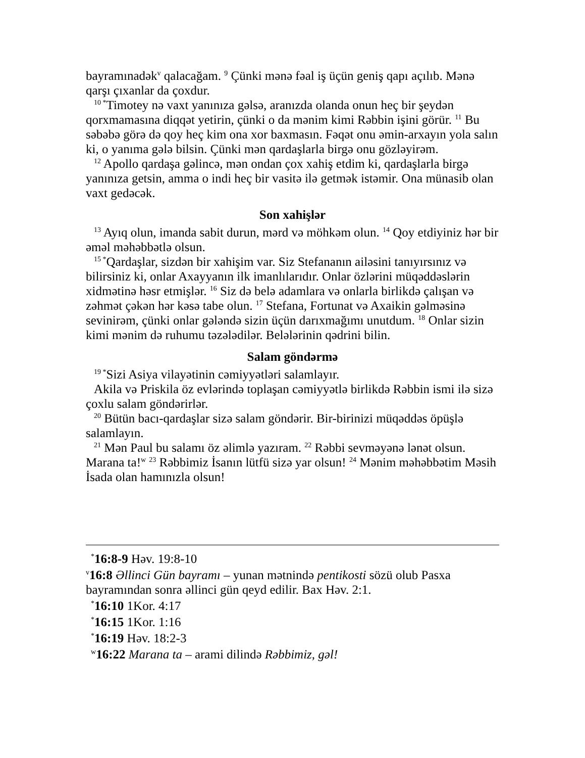bayramınadək<sup>v</sup> qalacağam. <sup>9</sup> Çünki mənə fəal iş üçün geniş qapı açılıb. Mənə qarşı çıxanlar da çoxdur.
<sup>10 *</sup>Timotey nə vaxt yanınıza gəlsə, aranızda olanda onun heç bir şeydən qorxmamasına diqqət yetirin, çünki o da mənim kimi Rəbbin işini görür. <sup>11</sup> Bu səbəbə görə də qoy heç kim ona xor baxmasın. Fəqət onu əmin-arxayın yola salın ki, o yanıma gələ bilsin. Çünki mən qardaşlarla birgə onu gözləyirəm.
<sup>12</sup> Apollo qardaşa gəlincə, mən ondan çox xahiş etdim ki, qardaşlarla birgə yanınıza getsin, amma o indi heç bir vasitə ilə getmək istəmir. Ona münasib olan vaxt gedəcək.
Son xahişlər
<sup>13</sup> Ayıq olun, imanda sabit durun, mərd və möhkəm olun. <sup>14</sup> Qoy etdiyiniz hər bir əməl məhəbbətlə olsun.
<sup>15 *</sup>Qardaşlar, sizdən bir xahişim var. Siz Stefananın ailəsini tanıyırsınız və bilirsiniz ki, onlar Axayyanın ilk imanlılarıdır. Onlar özlərini müqəddəslərin xidmətinə həsr etmişlər. <sup>16</sup> Siz də belə adamlara və onlarla birlikdə çalışan və zəhmət çəkən hər kəsə tabe olun. <sup>17</sup> Stefana, Fortunat və Axaikin gəlməsinə sevinirəm, çünki onlar gələndə sizin üçün darıxmağımı unutdum. <sup>18</sup> Onlar sizin kimi mənim də ruhumu təzələdilər. Belələrinin qədrini bilin.
Salam göndərmə
<sup>19 *</sup>Sizi Asiya vilayətinin cəmiyyətləri salamlayır.
Akila və Priskila öz evlərində toplaşan cəmiyyətlə birlikdə Rəbbin ismi ilə sizə çoxlu salam göndərirlər.
<sup>20</sup> Bütün bacı-qardaşlar sizə salam göndərir. Bir-birinizi müqəddəs öpüşlə salamlayın.
<sup>21</sup> Mən Paul bu salamı öz əlimlə yazıram. <sup>22</sup> Rəbbi sevməyənə lənət olsun. Marana ta!<sup>w</sup> <sup>23</sup> Rəbbimiz İsanın lütfü sizə yar olsun! <sup>24</sup> Mənim məhəbbətim Məsih İsada olan hamınızla olsun!
<sup>*</sup> 16:8-9 Həv. 19:8-10
<sup>v</sup> 16:8 Əllinci Gün bayramı – yunan mətnində pentikosti sözü olub Pasxa bayramından sonra əllinci gün qeyd edilir. Bax Həv. 2:1.
<sup>*</sup> 16:10 1Kor. 4:17
<sup>*</sup> 16:15 1Kor. 1:16
<sup>*</sup> 16:19 Həv. 18:2-3
<sup>w</sup> 16:22 Marana ta – arami dilində Rəbbimiz, gəl!